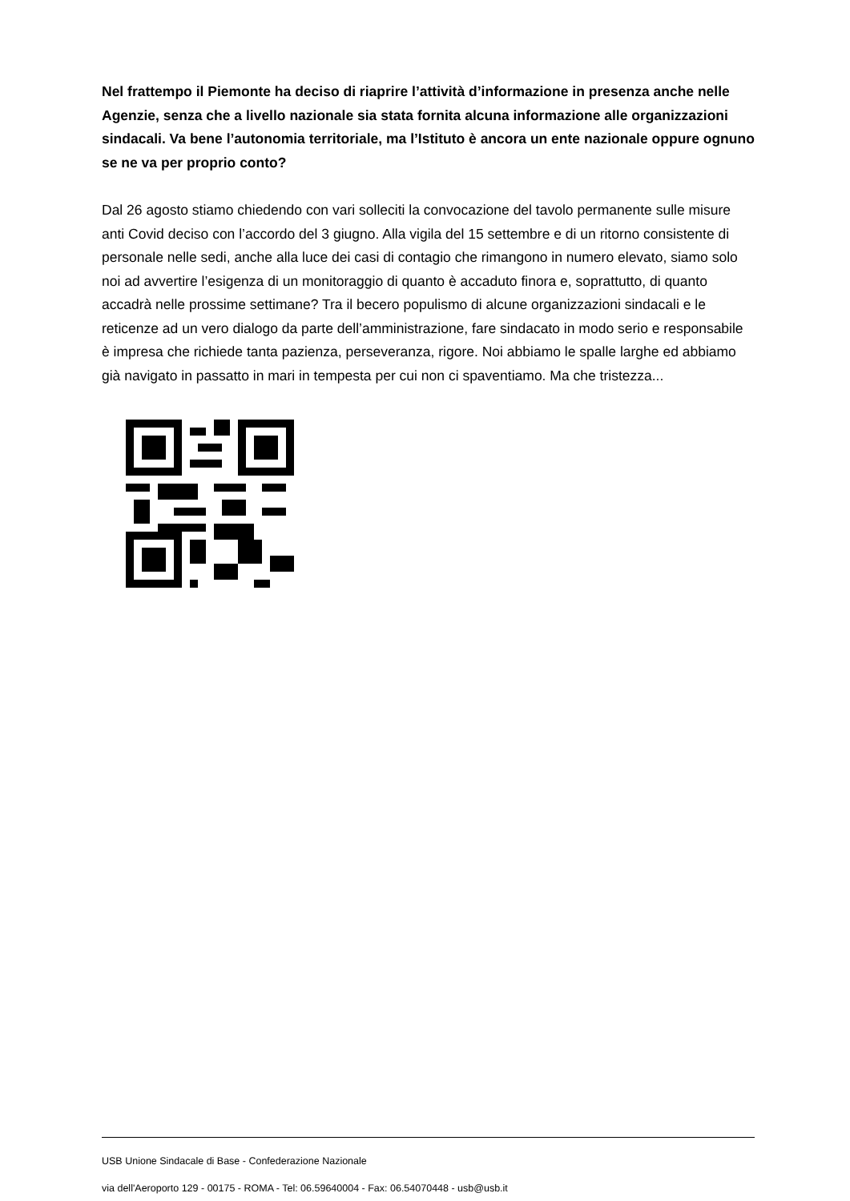Nel frattempo il Piemonte ha deciso di riaprire l’attività d’informazione in presenza anche nelle Agenzie, senza che a livello nazionale sia stata fornita alcuna informazione alle organizzazioni sindacali. Va bene l’autonomia territoriale, ma l’Istituto è ancora un ente nazionale oppure ognuno se ne va per proprio conto?
Dal 26 agosto stiamo chiedendo con vari solleciti la convocazione del tavolo permanente sulle misure anti Covid deciso con l’accordo del 3 giugno. Alla vigila del 15 settembre e di un ritorno consistente di personale nelle sedi, anche alla luce dei casi di contagio che rimangono in numero elevato, siamo solo noi ad avvertire l’esigenza di un monitoraggio di quanto è accaduto finora e, soprattutto, di quanto accadrà nelle prossime settimane? Tra il becero populismo di alcune organizzazioni sindacali e le reticenze ad un vero dialogo da parte dell’amministrazione, fare sindacato in modo serio e responsabile è impresa che richiede tanta pazienza, perseveranza, rigore. Noi abbiamo le spalle larghe ed abbiamo già navigato in passatto in mari in tempesta per cui non ci spaventiamo. Ma che tristezza...
USB Unione Sindacale di Base - Confederazione Nazionale
via dell'Aeroporto 129 - 00175 - ROMA - Tel: 06.59640004 - Fax: 06.54070448 - usb@usb.it